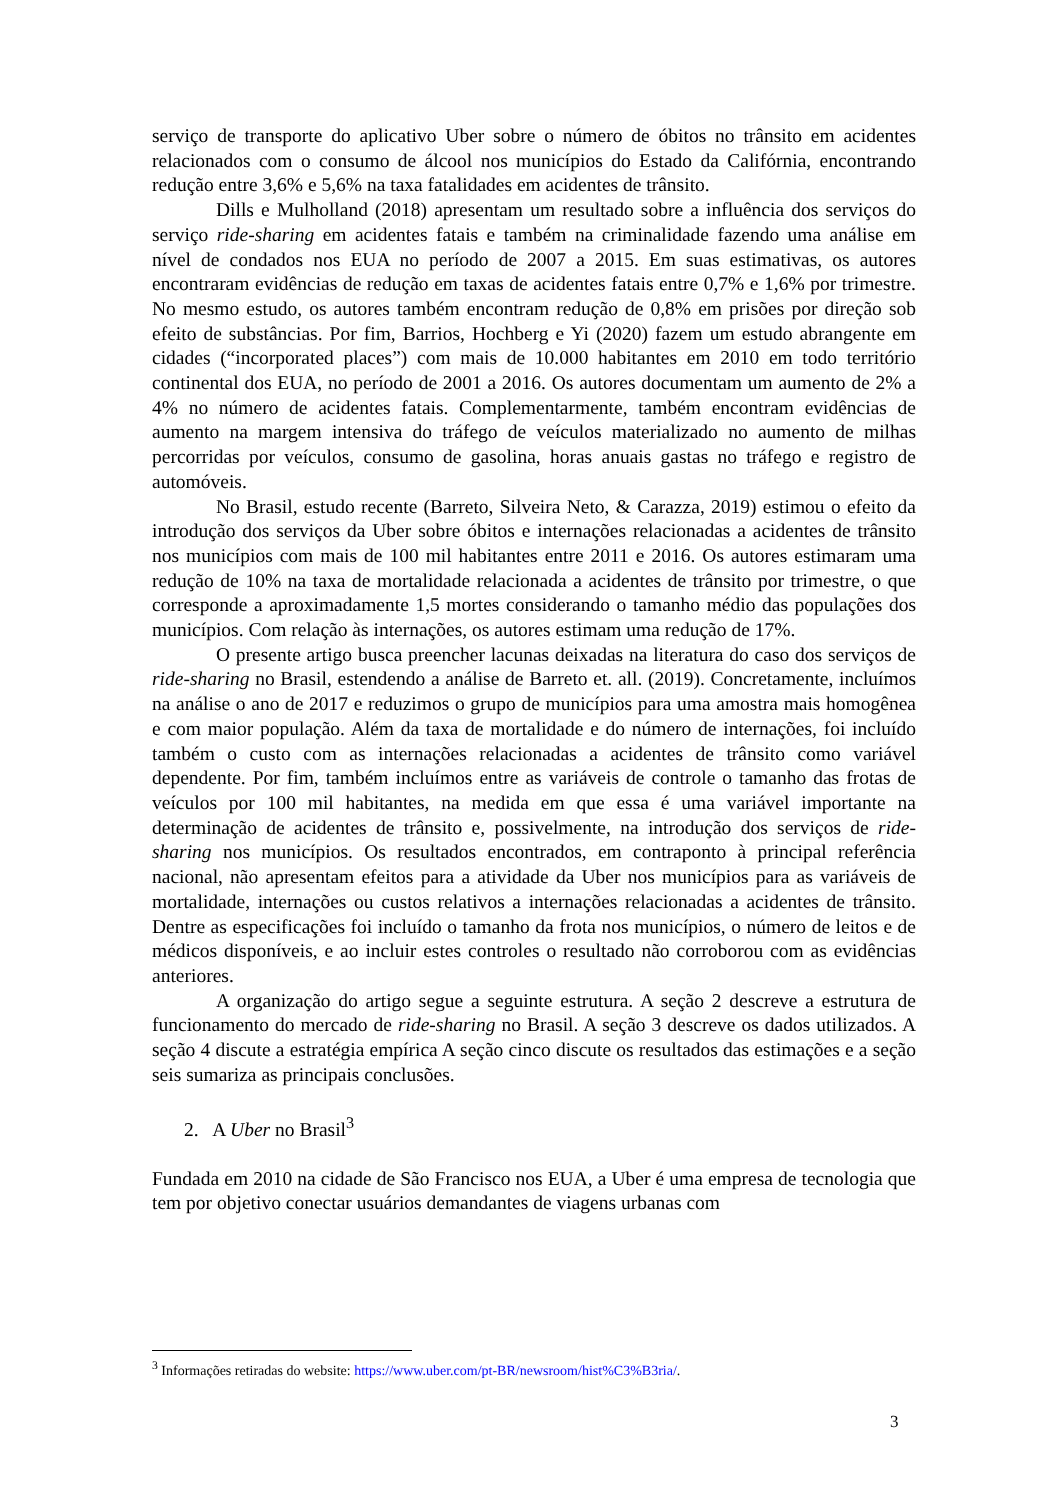serviço de transporte do aplicativo Uber sobre o número de óbitos no trânsito em acidentes relacionados com o consumo de álcool nos municípios do Estado da Califórnia, encontrando redução entre 3,6% e 5,6% na taxa fatalidades em acidentes de trânsito.
Dills e Mulholland (2018) apresentam um resultado sobre a influência dos serviços do serviço ride-sharing em acidentes fatais e também na criminalidade fazendo uma análise em nível de condados nos EUA no período de 2007 a 2015. Em suas estimativas, os autores encontraram evidências de redução em taxas de acidentes fatais entre 0,7% e 1,6% por trimestre. No mesmo estudo, os autores também encontram redução de 0,8% em prisões por direção sob efeito de substâncias. Por fim, Barrios, Hochberg e Yi (2020) fazem um estudo abrangente em cidades (“incorporated places”) com mais de 10.000 habitantes em 2010 em todo território continental dos EUA, no período de 2001 a 2016. Os autores documentam um aumento de 2% a 4% no número de acidentes fatais. Complementarmente, também encontram evidências de aumento na margem intensiva do tráfego de veículos materializado no aumento de milhas percorridas por veículos, consumo de gasolina, horas anuais gastas no tráfego e registro de automóveis.
No Brasil, estudo recente (Barreto, Silveira Neto, & Carazza, 2019) estimou o efeito da introdução dos serviços da Uber sobre óbitos e internações relacionadas a acidentes de trânsito nos municípios com mais de 100 mil habitantes entre 2011 e 2016. Os autores estimaram uma redução de 10% na taxa de mortalidade relacionada a acidentes de trânsito por trimestre, o que corresponde a aproximadamente 1,5 mortes considerando o tamanho médio das populações dos municípios. Com relação às internações, os autores estimam uma redução de 17%.
O presente artigo busca preencher lacunas deixadas na literatura do caso dos serviços de ride-sharing no Brasil, estendendo a análise de Barreto et. all. (2019). Concretamente, incluímos na análise o ano de 2017 e reduzimos o grupo de municípios para uma amostra mais homogênea e com maior população. Além da taxa de mortalidade e do número de internações, foi incluído também o custo com as internações relacionadas a acidentes de trânsito como variável dependente. Por fim, também incluímos entre as variáveis de controle o tamanho das frotas de veículos por 100 mil habitantes, na medida em que essa é uma variável importante na determinação de acidentes de trânsito e, possivelmente, na introdução dos serviços de ride-sharing nos municípios. Os resultados encontrados, em contraponto à principal referência nacional, não apresentam efeitos para a atividade da Uber nos municípios para as variáveis de mortalidade, internações ou custos relativos a internações relacionadas a acidentes de trânsito. Dentre as especificações foi incluído o tamanho da frota nos municípios, o número de leitos e de médicos disponíveis, e ao incluir estes controles o resultado não corroborou com as evidências anteriores.
A organização do artigo segue a seguinte estrutura. A seção 2 descreve a estrutura de funcionamento do mercado de ride-sharing no Brasil. A seção 3 descreve os dados utilizados. A seção 4 discute a estratégia empírica A seção cinco discute os resultados das estimações e a seção seis sumariza as principais conclusões.
2. A Uber no Brasil<sup>3</sup>
Fundada em 2010 na cidade de São Francisco nos EUA, a Uber é uma empresa de tecnologia que tem por objetivo conectar usuários demandantes de viagens urbanas com
<sup>3</sup> Informações retiradas do website: https://www.uber.com/pt-BR/newsroom/hist%C3%B3ria/.
3